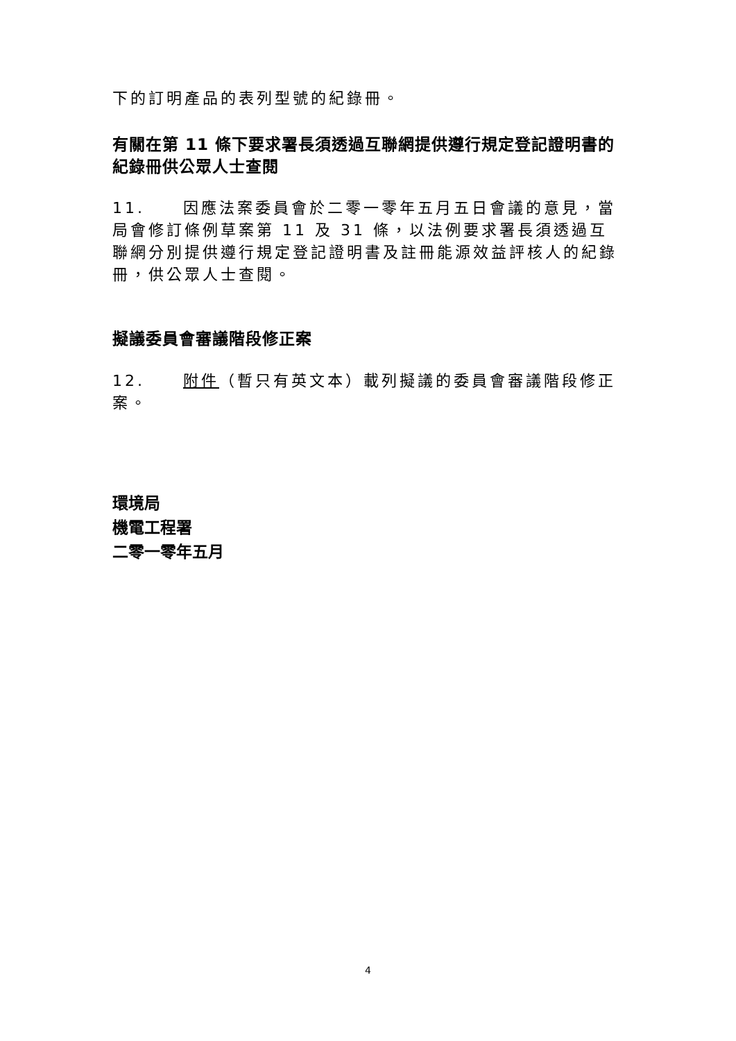下的訂明產品的表列型號的紀錄冊。
有關在第 11 條下要求署長須透過互聯網提供遵行規定登記證明書的紀錄冊供公眾人士查閱
11. 因應法案委員會於二零一零年五月五日會議的意見，當局會修訂條例草案第 11 及 31 條，以法例要求署長須透過互聯網分別提供遵行規定登記證明書及註冊能源效益評核人的紀錄冊，供公眾人士查閱。
擬議委員會審議階段修正案
12. 附件（暫只有英文本）載列擬議的委員會審議階段修正案。
環境局
機電工程署
二零一零年五月
4